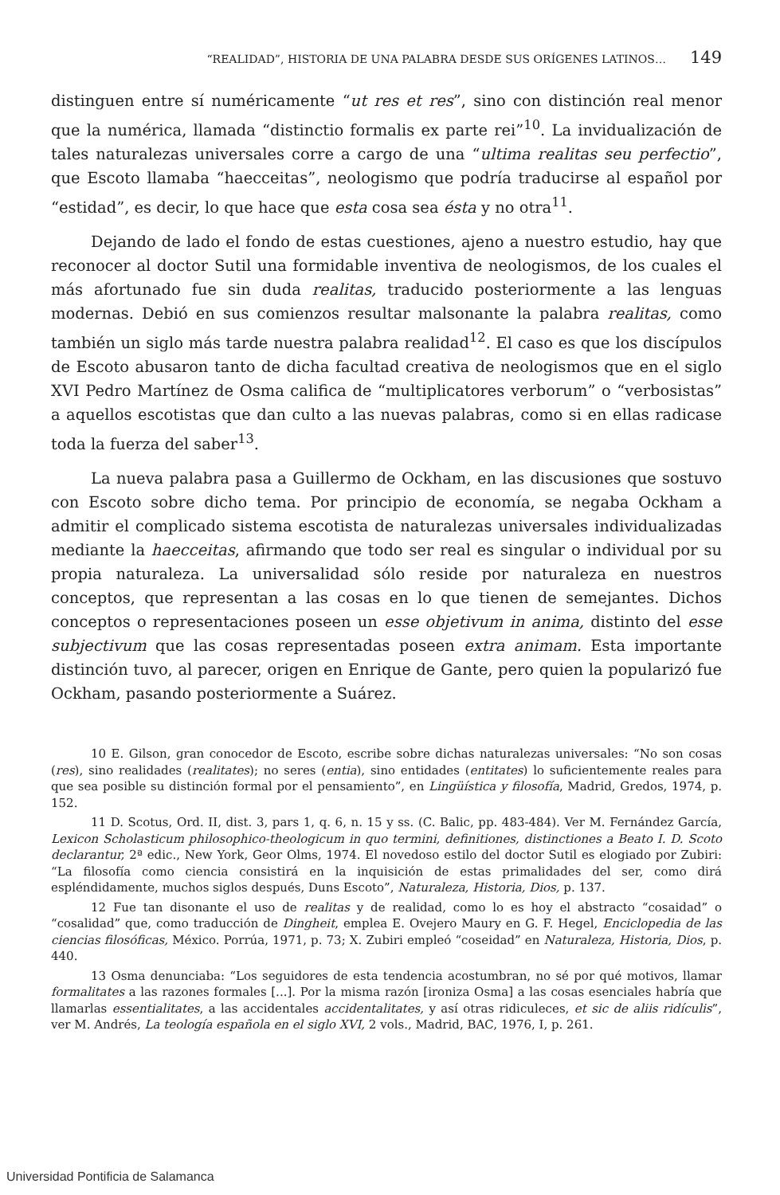“REALIDAD”, HISTORIA DE UNA PALABRA DESDE SUS ORÍGENES LATINOS… 149
distinguen entre sí numéricamente “ut res et res”, sino con distinción real menor que la numérica, llamada “distinctio formalis ex parte rei”<sup>10</sup>. La invidualización de tales naturalezas universales corre a cargo de una “ultima realitas seu perfectio”, que Escoto llamaba “haecceitas”, neologismo que podría traducirse al español por “estidad”, es decir, lo que hace que esta cosa sea ésta y no otra<sup>11</sup>.
Dejando de lado el fondo de estas cuestiones, ajeno a nuestro estudio, hay que reconocer al doctor Sutil una formidable inventiva de neologismos, de los cuales el más afortunado fue sin duda realitas, traducido posteriormente a las lenguas modernas. Debió en sus comienzos resultar malsonante la palabra realitas, como también un siglo más tarde nuestra palabra realidad<sup>12</sup>. El caso es que los discípulos de Escoto abusaron tanto de dicha facultad creativa de neologismos que en el siglo XVI Pedro Martínez de Osma califica de “multiplicatores verborum” o “verbosistas” a aquellos escotistas que dan culto a las nuevas palabras, como si en ellas radicase toda la fuerza del saber<sup>13</sup>.
La nueva palabra pasa a Guillermo de Ockham, en las discusiones que sostuvo con Escoto sobre dicho tema. Por principio de economía, se negaba Ockham a admitir el complicado sistema escotista de naturalezas universales individualizadas mediante la haecceitas, afirmando que todo ser real es singular o individual por su propia naturaleza. La universalidad sólo reside por naturaleza en nuestros conceptos, que representan a las cosas en lo que tienen de semejantes. Dichos conceptos o representaciones poseen un esse objetivum in anima, distinto del esse subjectivum que las cosas representadas poseen extra animam. Esta importante distinción tuvo, al parecer, origen en Enrique de Gante, pero quien la popularizó fue Ockham, pasando posteriormente a Suárez.
10 E. Gilson, gran conocedor de Escoto, escribe sobre dichas naturalezas universales: “No son cosas (res), sino realidades (realitates); no seres (entia), sino entidades (entitates) lo suficientemente reales para que sea posible su distinción formal por el pensamiento”, en Lingüística y filosofía, Madrid, Gredos, 1974, p. 152.
11 D. Scotus, Ord. II, dist. 3, pars 1, q. 6, n. 15 y ss. (C. Balic, pp. 483-484). Ver M. Fernández García, Lexicon Scholasticum philosophico-theologicum in quo termini, definitiones, distinctiones a Beato I. D. Scoto declarantur, 2ª edic., New York, Geor Olms, 1974. El novedoso estilo del doctor Sutil es elogiado por Zubiri: “La filosofía como ciencia consistirá en la inquisición de estas primalidades del ser, como dirá espléndidamente, muchos siglos después, Duns Escoto”, Naturaleza, Historia, Dios, p. 137.
12 Fue tan disonante el uso de realitas y de realidad, como lo es hoy el abstracto “cosaidad” o “cosalidad” que, como traducción de Dingheit, emplea E. Ovejero Maury en G. F. Hegel, Enciclopedia de las ciencias filosóficas, México. Porrúa, 1971, p. 73; X. Zubiri empleó “coseidad” en Naturaleza, Historia, Dios, p. 440.
13 Osma denunciaba: “Los seguidores de esta tendencia acostumbran, no sé por qué motivos, llamar formalitates a las razones formales [...]. Por la misma razón [ironiza Osma] a las cosas esenciales habría que llamarlas essentialitates, a las accidentales accidentalitates, y así otras ridiculeces, et sic de aliis ridículis”, ver M. Andrés, La teología española en el siglo XVI, 2 vols., Madrid, BAC, 1976, I, p. 261.
Universidad Pontificia de Salamanca